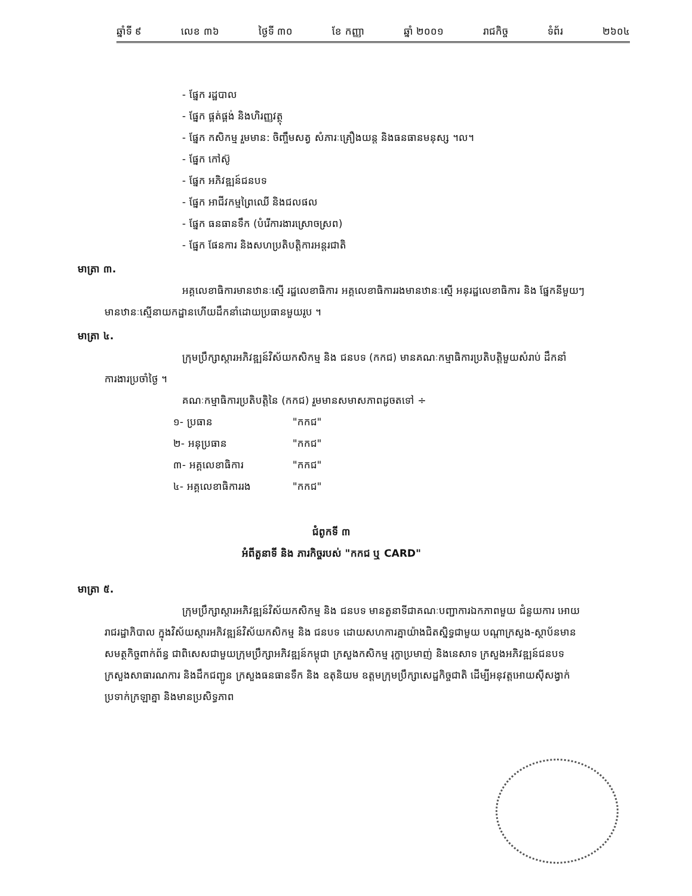ឆ្នាំទី ៩ លេខ ៣៦ ថ្ងៃទី ៣០ ខែ កញ្ញា ឆ្នាំ ២០០១ រាជកិច្ច ទំព័រ ២៦០៤
- ផ្នែក រដ្ឋបាល
- ផ្នែក ផ្គត់ផ្គង់ និងហិរញ្ញវត្ថុ
- ផ្នែក កសិកម្ម រួមមាន: ចិញ្ចឹមសត្វ សំភារៈគ្រឿងយន្ត និងធនធានមនុស្ស ។ល។
- ផ្នែក កៅស៊ូ
- ផ្នែក អភិវឌ្ឍន៍ជនបទ
- ផ្នែក អាជីវកម្មព្រៃឈើ និងជលផល
- ផ្នែក ធនធានទឹក (បំរើការងារស្រោចស្រព)
- ផ្នែក ផែនការ និងសហប្រតិបត្តិការអន្តរជាតិ
មាត្រា ៣.
អគ្គលេខាធិការមានឋានៈស្មើ រដ្ឋលេខាធិការ អគ្គលេខាធិការរងមានឋានៈស្មើ អនុរដ្ឋលេខាធិការ និង ផ្នែកនីមួយៗ មានឋានៈស្មើនាយកដ្ឋានហើយដឹកនាំដោយប្រធានមួយរូប ។
មាត្រា ៤.
ក្រុមប្រឹក្សាស្តារអភិវឌ្ឍន៍វិស័យកសិកម្ម និង ជនបទ (កកជ) មានគណៈកម្មាធិការប្រតិបត្តិមួយសំរាប់ ដឹកនាំការងារប្រចាំថ្ងៃ ។
គណៈកម្មាធិការប្រតិបត្តិនៃ (កកជ) រួមមានសមាសភាពដូចតទៅ ÷
១- ប្រធាន "កកជ"
២- អនុប្រធាន "កកជ"
៣- អគ្គលេខាធិការ "កកជ"
៤- អគ្គលេខាធិការរង "កកជ"
ជំពូកទី ៣
អំពីតួនាទី និង ភារកិច្ចរបស់ "កកជ ឬ CARD"
មាត្រា ៥.
ក្រុមប្រឹក្សាស្តារអភិវឌ្ឍន៍វិស័យកសិកម្ម និង ជនបទ មានតួនាទីជាគណៈបញ្ជាការឯកភាពមួយ ជំនួយការ អោយរាជរដ្ឋាភិបាល ក្នុងវិស័យស្តារអភិវឌ្ឍន៍វិស័យកសិកម្ម និង ជនបទ ដោយសហការគ្នាយ៉ាងជិតស្និទ្ធជាមួយ បណ្តាក្រសួង-ស្ថាប័នមានសមត្ថកិច្ចពាក់ព័ន្ធ ជាពិសេសជាមួយក្រុមប្រឹក្សាអភិវឌ្ឍន៍កម្ពុជា ក្រសួងកសិកម្ម រុក្ខាប្រមាញ់ និងនេសាទ ក្រសួងអភិវឌ្ឍន៍ជនបទ ក្រសួងសាធារណការ និងដឹកជញ្ជូន ក្រសួងធនធានទឹក និង ឧតុនិយម ឧត្តមក្រុមប្រឹក្សាសេដ្ឋកិច្ចជាតិ ដើម្បីអនុវត្តអោយស៊ីសង្វាក់ប្រទាក់ក្រឡាគ្នា និងមានប្រសិទ្ធភាព